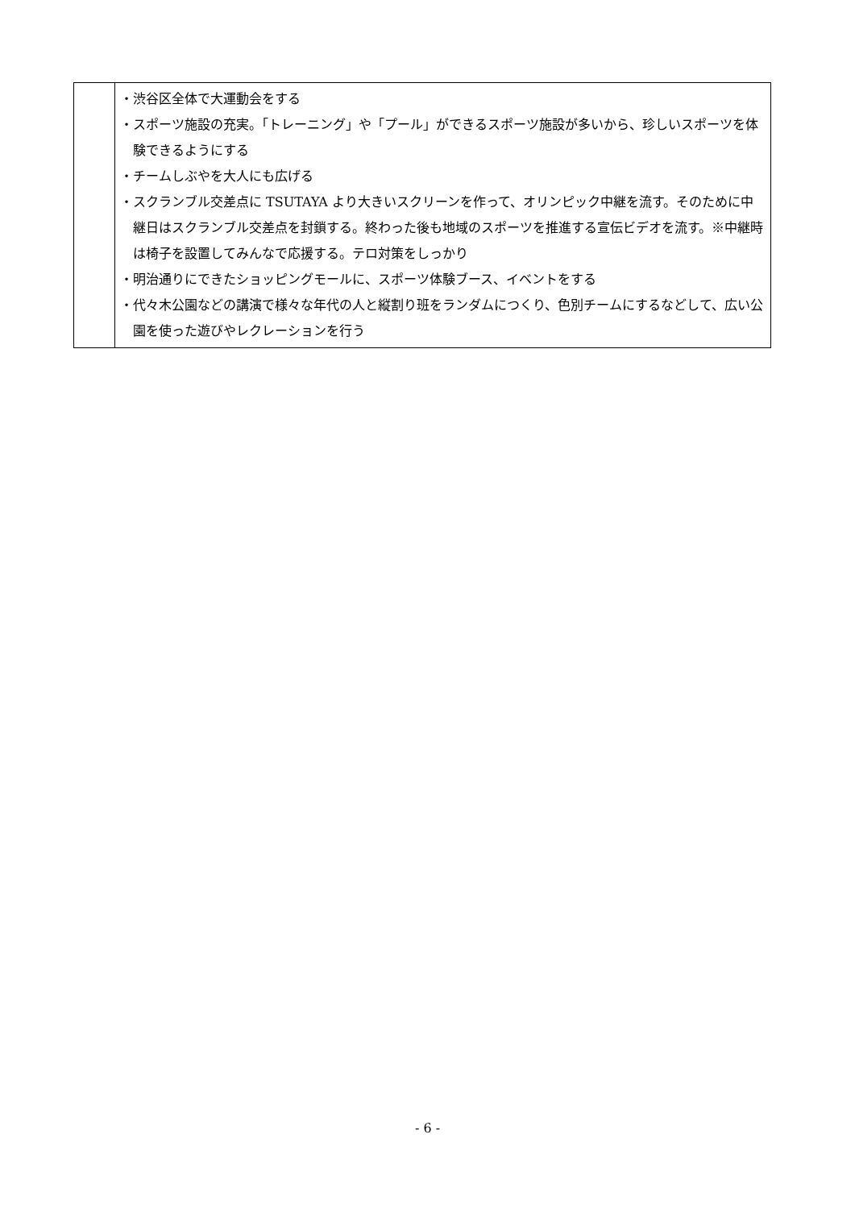| | ・渋谷区全体で大運動会をする ・スポーツ施設の充実。「トレーニング」や「プール」ができるスポーツ施設が多いから、珍しいスポーツを体験できるようにする ・チームしぶやを大人にも広げる ・スクランブル交差点に TSUTAYA より大きいスクリーンを作って、オリンピック中継を流す。そのために中継日はスクランブル交差点を封鎖する。終わった後も地域のスポーツを推進する宣伝ビデオを流す。※中継時は椅子を設置してみんなで応援する。テロ対策をしっかり ・明治通りにできたショッピングモールに、スポーツ体験ブース、イベントをする ・代々木公園などの講演で様々な年代の人と縦割り班をランダムにつくり、色別チームにするなどして、広い公園を使った遊びやレクレーションを行う |
- 6 -